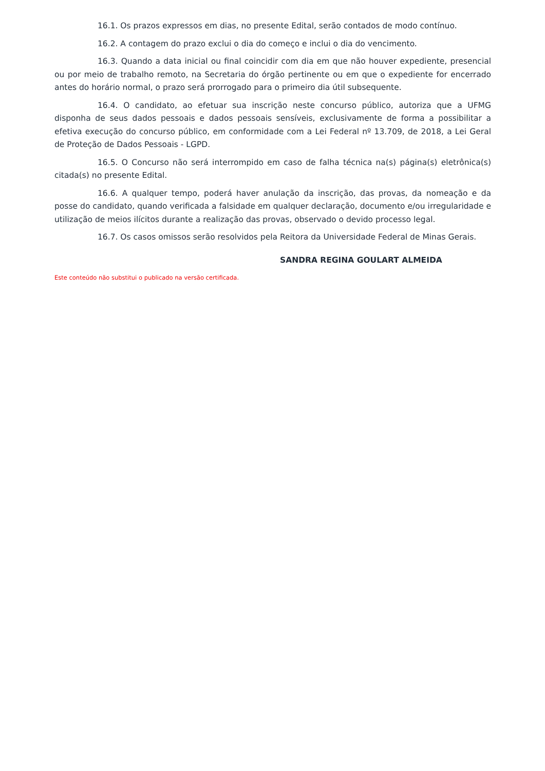16.1. Os prazos expressos em dias, no presente Edital, serão contados de modo contínuo.
16.2. A contagem do prazo exclui o dia do começo e inclui o dia do vencimento.
16.3. Quando a data inicial ou final coincidir com dia em que não houver expediente, presencial ou por meio de trabalho remoto, na Secretaria do órgão pertinente ou em que o expediente for encerrado antes do horário normal, o prazo será prorrogado para o primeiro dia útil subsequente.
16.4. O candidato, ao efetuar sua inscrição neste concurso público, autoriza que a UFMG disponha de seus dados pessoais e dados pessoais sensíveis, exclusivamente de forma a possibilitar a efetiva execução do concurso público, em conformidade com a Lei Federal nº 13.709, de 2018, a Lei Geral de Proteção de Dados Pessoais - LGPD.
16.5. O Concurso não será interrompido em caso de falha técnica na(s) página(s) eletrônica(s) citada(s) no presente Edital.
16.6. A qualquer tempo, poderá haver anulação da inscrição, das provas, da nomeação e da posse do candidato, quando verificada a falsidade em qualquer declaração, documento e/ou irregularidade e utilização de meios ilícitos durante a realização das provas, observado o devido processo legal.
16.7. Os casos omissos serão resolvidos pela Reitora da Universidade Federal de Minas Gerais.
SANDRA REGINA GOULART ALMEIDA
Este conteúdo não substitui o publicado na versão certificada.